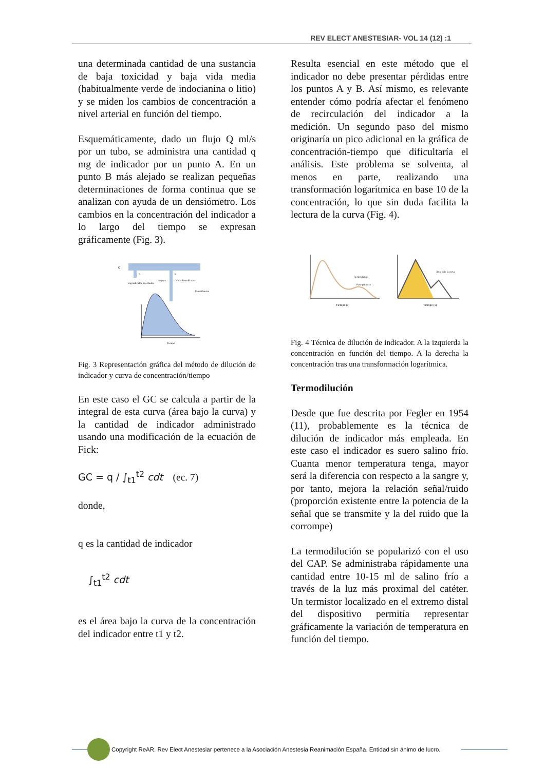REV ELECT ANESTESIAR- VOL 14 (12) :1
una determinada cantidad de una sustancia de baja toxicidad y baja vida media (habitualmente verde de indocianina o litio) y se miden los cambios de concentración a nivel arterial en función del tiempo.
Esquemáticamente, dado un flujo Q ml/s por un tubo, se administra una cantidad q mg de indicador por un punto A. En un punto B más alejado se realizan pequeñas determinaciones de forma continua que se analizan con ayuda de un densiómetro. Los cambios en la concentración del indicador a lo largo del tiempo se expresan gráficamente (Fig. 3).
Q
A
B
mg indicador inyectados
Lámpara
Célula Fotoeléctrica
Densitómetro
Tiempo
Fig. 3 Representación gráfica del método de dilución de indicador y curva de concentración/tiempo
En este caso el GC se calcula a partir de la integral de esta curva (área bajo la curva) y la cantidad de indicador administrado usando una modificación de la ecuación de Fick:
GC = q / ∫<sub>t1</sub><sup>t2</sup> cdt (ec. 7)
donde,
q es la cantidad de indicador
∫<sub>t1</sub><sup>t2</sup> cdt
es el área bajo la curva de la concentración del indicador entre t1 y t2.
Resulta esencial en este método que el indicador no debe presentar pérdidas entre los puntos A y B. Así mismo, es relevante entender cómo podría afectar el fenómeno de recirculación del indicador a la medición. Un segundo paso del mismo originaría un pico adicional en la gráfica de concentración-tiempo que dificultaría el análisis. Este problema se solventa, al menos en parte, realizando una transformación logarítmica en base 10 de la concentración, lo que sin duda facilita la lectura de la curva (Fig. 4).
Recirculación
Paso primario
Tiempo (s)
Área bajo la curva
Tiempo (s)
Fig. 4 Técnica de dilución de indicador. A la izquierda la concentración en función del tiempo. A la derecha la concentración tras una transformación logarítmica.
Termodilución
Desde que fue descrita por Fegler en 1954 (11), probablemente es la técnica de dilución de indicador más empleada. En este caso el indicador es suero salino frío. Cuanta menor temperatura tenga, mayor será la diferencia con respecto a la sangre y, por tanto, mejora la relación señal/ruido (proporción existente entre la potencia de la señal que se transmite y la del ruido que la corrompe)
La termodilución se popularizó con el uso del CAP. Se administraba rápidamente una cantidad entre 10-15 ml de salino frío a través de la luz más proximal del catéter. Un termistor localizado en el extremo distal del dispositivo permitía representar gráficamente la variación de temperatura en función del tiempo.
Copyright ReAR. Rev Elect Anestesiar pertenece a la Asociación Anestesia Reanimación España. Entidad sin ánimo de lucro.